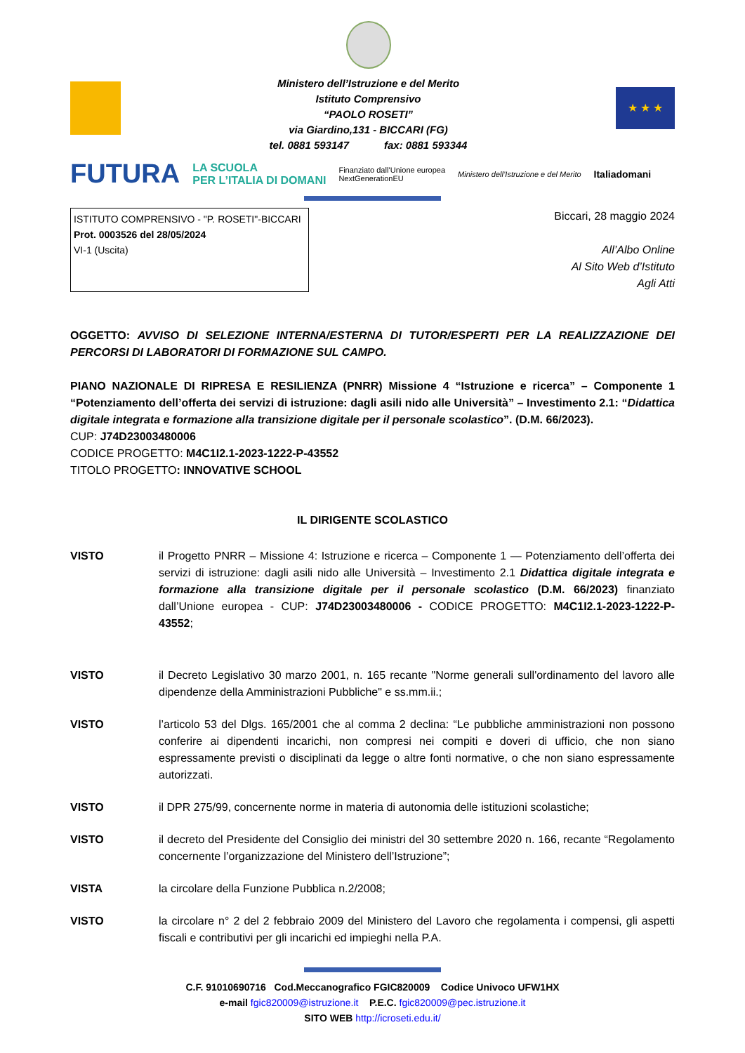Ministero dell’Istruzione e del Merito
Istituto Comprensivo
“PAOLO ROSETI”
via Giardino,131 - BICCARI (FG)
tel. 0881 593147 fax: 0881 593344
★ ★ ★
FUTURA LA SCUOLA
PER L’ITALIA DI DOMANI Finanziato dall’Unione europea
NextGenerationEU Ministero dell’Istruzione e del Merito Italiadomani
ISTITUTO COMPRENSIVO - "P. ROSETI"-BICCARI
Prot. 0003526 del 28/05/2024
VI-1 (Uscita)
Biccari, 28 maggio 2024
All’Albo Online
Al Sito Web d’Istituto
Agli Atti
OGGETTO: AVVISO DI SELEZIONE INTERNA/ESTERNA DI TUTOR/ESPERTI PER LA REALIZZAZIONE DEI PERCORSI DI LABORATORI DI FORMAZIONE SUL CAMPO.
PIANO NAZIONALE DI RIPRESA E RESILIENZA (PNRR) Missione 4 “Istruzione e ricerca” – Componente 1 “Potenziamento dell’offerta dei servizi di istruzione: dagli asili nido alle Università” – Investimento 2.1: “Didattica digitale integrata e formazione alla transizione digitale per il personale scolastico”. (D.M. 66/2023).
CUP: J74D23003480006
CODICE PROGETTO: M4C1I2.1-2023-1222-P-43552
TITOLO PROGETTO: INNOVATIVE SCHOOL
IL DIRIGENTE SCOLASTICO
VISTO il Progetto PNRR – Missione 4: Istruzione e ricerca – Componente 1 — Potenziamento dell’offerta dei servizi di istruzione: dagli asili nido alle Università – Investimento 2.1 Didattica digitale integrata e formazione alla transizione digitale per il personale scolastico (D.M. 66/2023) finanziato dall’Unione europea - CUP: J74D23003480006 - CODICE PROGETTO: M4C1I2.1-2023-1222-P-43552;
VISTO il Decreto Legislativo 30 marzo 2001, n. 165 recante "Norme generali sull'ordinamento del lavoro alle dipendenze della Amministrazioni Pubbliche" e ss.mm.ii.;
VISTO l’articolo 53 del Dlgs. 165/2001 che al comma 2 declina: “Le pubbliche amministrazioni non possono conferire ai dipendenti incarichi, non compresi nei compiti e doveri di ufficio, che non siano espressamente previsti o disciplinati da legge o altre fonti normative, o che non siano espressamente autorizzati.
VISTO il DPR 275/99, concernente norme in materia di autonomia delle istituzioni scolastiche;
VISTO il decreto del Presidente del Consiglio dei ministri del 30 settembre 2020 n. 166, recante “Regolamento concernente l’organizzazione del Ministero dell’Istruzione”;
VISTA la circolare della Funzione Pubblica n.2/2008;
VISTO la circolare n° 2 del 2 febbraio 2009 del Ministero del Lavoro che regolamenta i compensi, gli aspetti fiscali e contributivi per gli incarichi ed impieghi nella P.A.
C.F. 91010690716 Cod.Meccanografico FGIC820009 Codice Univoco UFW1HX
e-mail fgic820009@istruzione.it P.E.C. fgic820009@pec.istruzione.it
SITO WEB http://icroseti.edu.it/